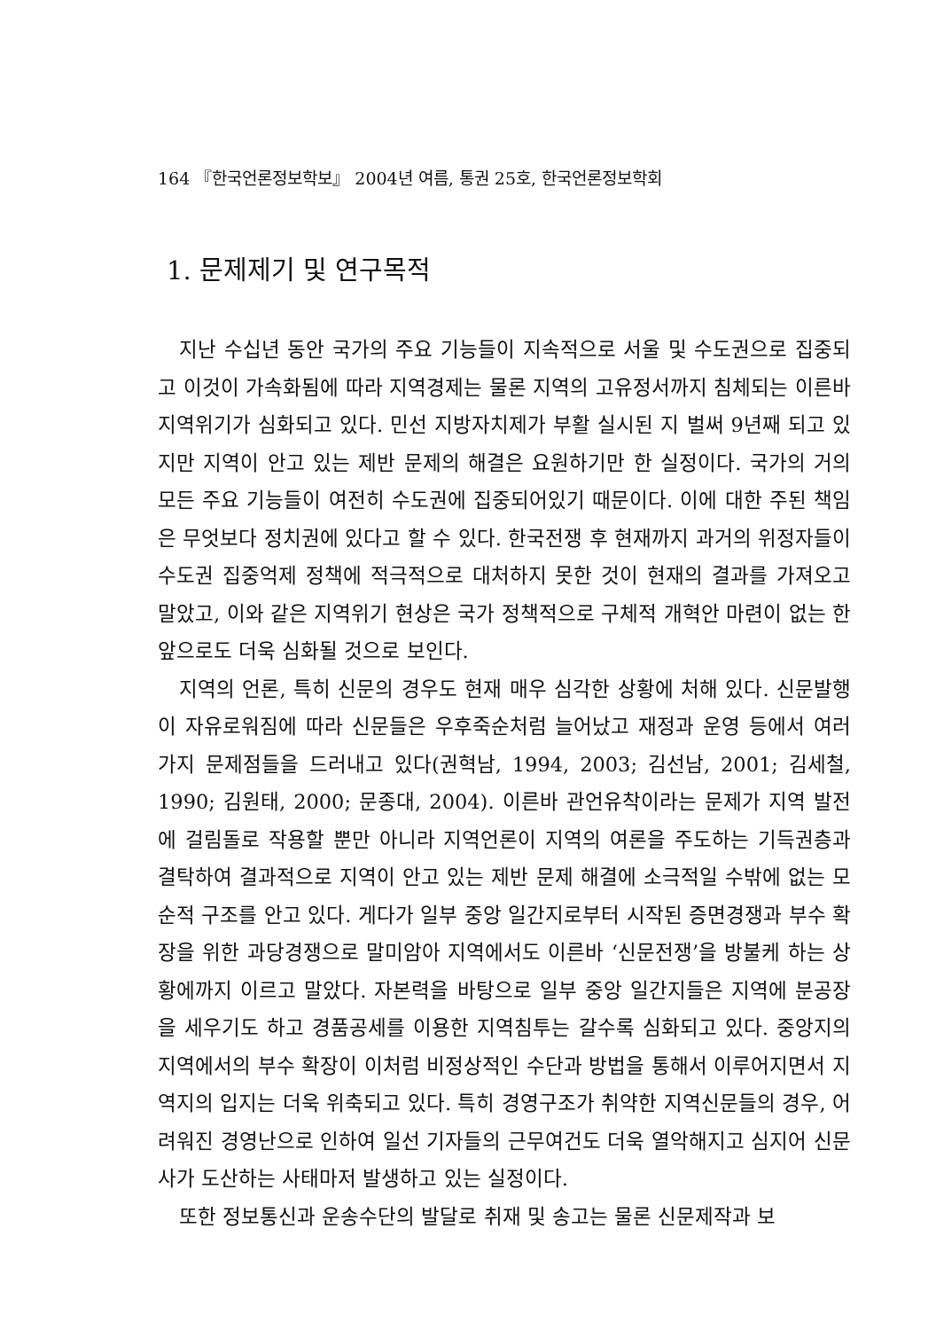164 『한국언론정보학보』 2004년 여름, 통권 25호, 한국언론정보학회
1. 문제제기 및 연구목적
지난 수십년 동안 국가의 주요 기능들이 지속적으로 서울 및 수도권으로 집중되고 이것이 가속화됨에 따라 지역경제는 물론 지역의 고유정서까지 침체되는 이른바 지역위기가 심화되고 있다. 민선 지방자치제가 부활 실시된 지 벌써 9년째 되고 있지만 지역이 안고 있는 제반 문제의 해결은 요원하기만 한 실정이다. 국가의 거의 모든 주요 기능들이 여전히 수도권에 집중되어있기 때문이다. 이에 대한 주된 책임은 무엇보다 정치권에 있다고 할 수 있다. 한국전쟁 후 현재까지 과거의 위정자들이 수도권 집중억제 정책에 적극적으로 대처하지 못한 것이 현재의 결과를 가져오고 말았고, 이와 같은 지역위기 현상은 국가 정책적으로 구체적 개혁안 마련이 없는 한 앞으로도 더욱 심화될 것으로 보인다.
지역의 언론, 특히 신문의 경우도 현재 매우 심각한 상황에 처해 있다. 신문발행이 자유로워짐에 따라 신문들은 우후죽순처럼 늘어났고 재정과 운영 등에서 여러 가지 문제점들을 드러내고 있다(권혁남, 1994, 2003; 김선남, 2001; 김세철, 1990; 김원태, 2000; 문종대, 2004). 이른바 관언유착이라는 문제가 지역 발전에 걸림돌로 작용할 뿐만 아니라 지역언론이 지역의 여론을 주도하는 기득권층과 결탁하여 결과적으로 지역이 안고 있는 제반 문제 해결에 소극적일 수밖에 없는 모순적 구조를 안고 있다. 게다가 일부 중앙 일간지로부터 시작된 증면경쟁과 부수 확장을 위한 과당경쟁으로 말미암아 지역에서도 이른바 ‘신문전쟁’을 방불케 하는 상황에까지 이르고 말았다. 자본력을 바탕으로 일부 중앙 일간지들은 지역에 분공장을 세우기도 하고 경품공세를 이용한 지역침투는 갈수록 심화되고 있다. 중앙지의 지역에서의 부수 확장이 이처럼 비정상적인 수단과 방법을 통해서 이루어지면서 지역지의 입지는 더욱 위축되고 있다. 특히 경영구조가 취약한 지역신문들의 경우, 어려워진 경영난으로 인하여 일선 기자들의 근무여건도 더욱 열악해지고 심지어 신문사가 도산하는 사태마저 발생하고 있는 실정이다.
또한 정보통신과 운송수단의 발달로 취재 및 송고는 물론 신문제작과 보